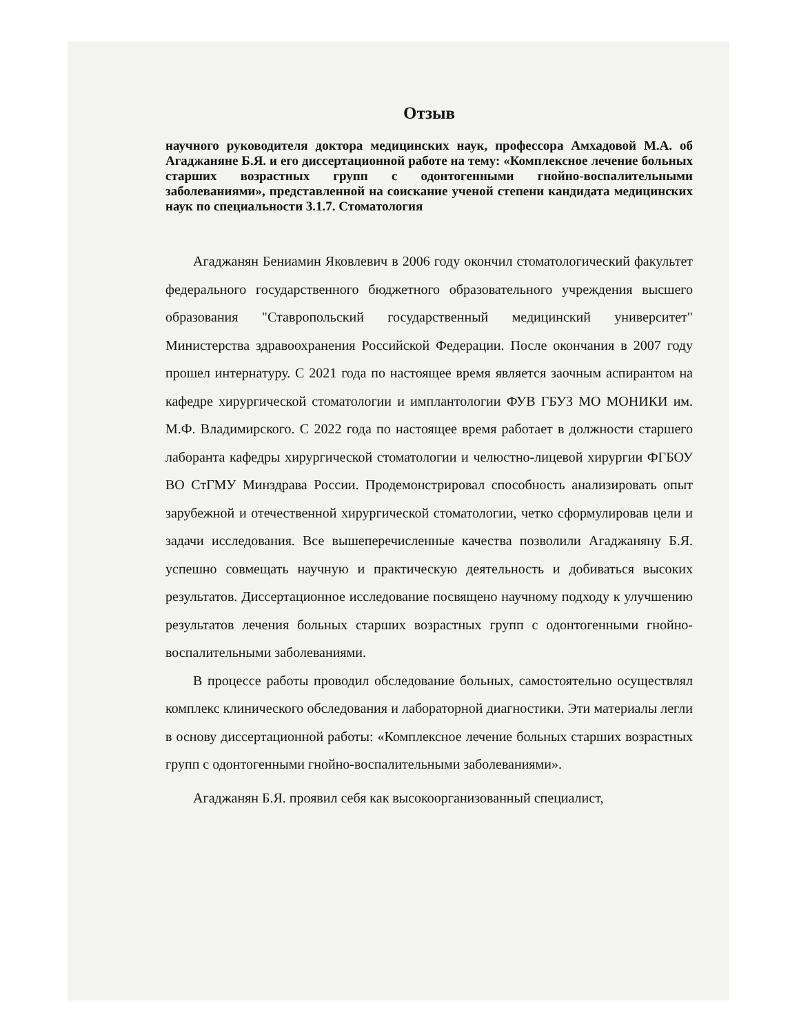Отзыв
научного руководителя доктора медицинских наук, профессора Амхадовой М.А. об Агаджаняне Б.Я. и его диссертационной работе на тему: «Комплексное лечение больных старших возрастных групп с одонтогенными гнойно-воспалительными заболеваниями», представленной на соискание ученой степени кандидата медицинских наук по специальности 3.1.7. Стоматология
Агаджанян Бениамин Яковлевич в 2006 году окончил стоматологический факультет федерального государственного бюджетного образовательного учреждения высшего образования "Ставропольский государственный медицинский университет" Министерства здравоохранения Российской Федерации. После окончания в 2007 году прошел интернатуру. С 2021 года по настоящее время является заочным аспирантом на кафедре хирургической стоматологии и имплантологии ФУВ ГБУЗ МО МОНИКИ им. М.Ф. Владимирского. С 2022 года по настоящее время работает в должности старшего лаборанта кафедры хирургической стоматологии и челюстно-лицевой хирургии ФГБОУ ВО СтГМУ Минздрава России. Продемонстрировал способность анализировать опыт зарубежной и отечественной хирургической стоматологии, четко сформулировав цели и задачи исследования. Все вышеперечисленные качества позволили Агаджаняну Б.Я. успешно совмещать научную и практическую деятельность и добиваться высоких результатов. Диссертационное исследование посвящено научному подходу к улучшению результатов лечения больных старших возрастных групп с одонтогенными гнойно-воспалительными заболеваниями.
В процессе работы проводил обследование больных, самостоятельно осуществлял комплекс клинического обследования и лабораторной диагностики. Эти материалы легли в основу диссертационной работы: «Комплексное лечение больных старших возрастных групп с одонтогенными гнойно-воспалительными заболеваниями».
Агаджанян Б.Я. проявил себя как высокоорганизованный специалист,